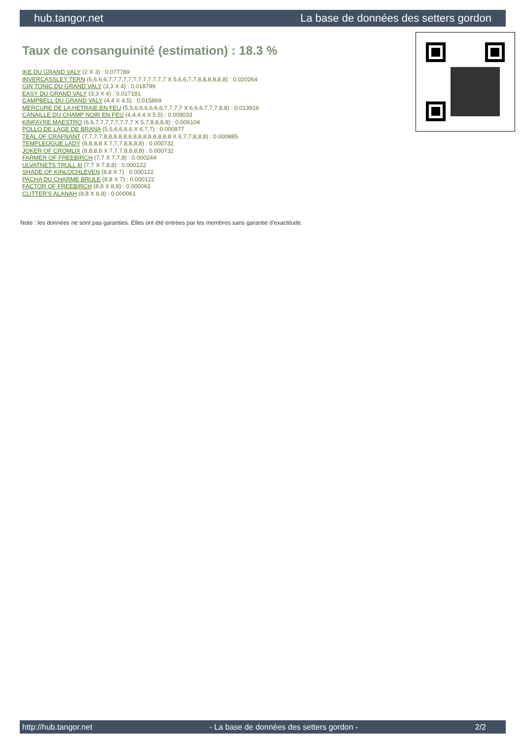hub.tangor.net La base de données des setters gordon
Taux de consanguinité (estimation) : 18.3 %
IKE DU GRAND VALY (2 X 3) : 0.077789
INVERCASSLEY TERN (6,6,6,6,7,7,7,7,7,7,7,7,7,7,7,7 X 5,6,6,7,7,8,8,8,8,8,8) : 0.020264
GIN TONIC DU GRAND VALY (3,3 X 4) : 0.018799
EASY DU GRAND VALY (3,3 X 4) : 0.017181
CAMPBELL DU GRAND VALY (4,4 X 4,5) : 0.015869
MERCURE DE LA HETRAIE EN FEU (5,5,6,6,6,6,6,6,7,7,7,7 X 6,6,6,7,7,7,8,8) : 0.013916
CANAILLE DU CHAMP NOIR EN FEU (4,4,4,4 X 5,5) : 0.009033
KINFAYRE MAESTRO (6,6,7,7,7,7,7,7,7,7 X 5,7,8,8,8,8) : 0.006104
POLLO DE LAGE DE BRANA (5,5,6,6,6,6 X 6,7,7) : 0.000977
TEAL OF CRAFNANT (7,7,7,7,8,8,8,8,8,8,8,8,8,8,8,8,8,8 X 6,7,7,8,8,8) : 0.000885
TEMPLEOGUE LADY (8,8,8,8 X 7,7,7,8,8,8,8) : 0.000732
JOKER OF CROMLIX (8,8,8,8 X 7,7,7,8,8,8,8) : 0.000732
FARMER OF FREEBIRCH (7,7 X 7,7,8) : 0.000244
ULVATNETS TRULL III (7,7 X 7,8,8) : 0.000122
SHADE OF KINLOCHLEVEN (8,8 X 7) : 0.000122
PACHA DU CHARME BRULE (8,8 X 7) : 0.000122
FACTOR OF FREEBIRCH (8,8 X 8,8) : 0.000061
CLITTER'S ALANAH (8,8 X 8,8) : 0.000061
Note : les données ne sont pas garanties. Elles ont été entrées par les membres sans garantie d'exactitude.
http://hub.tangor.net - La base de données des setters gordon - 2/2